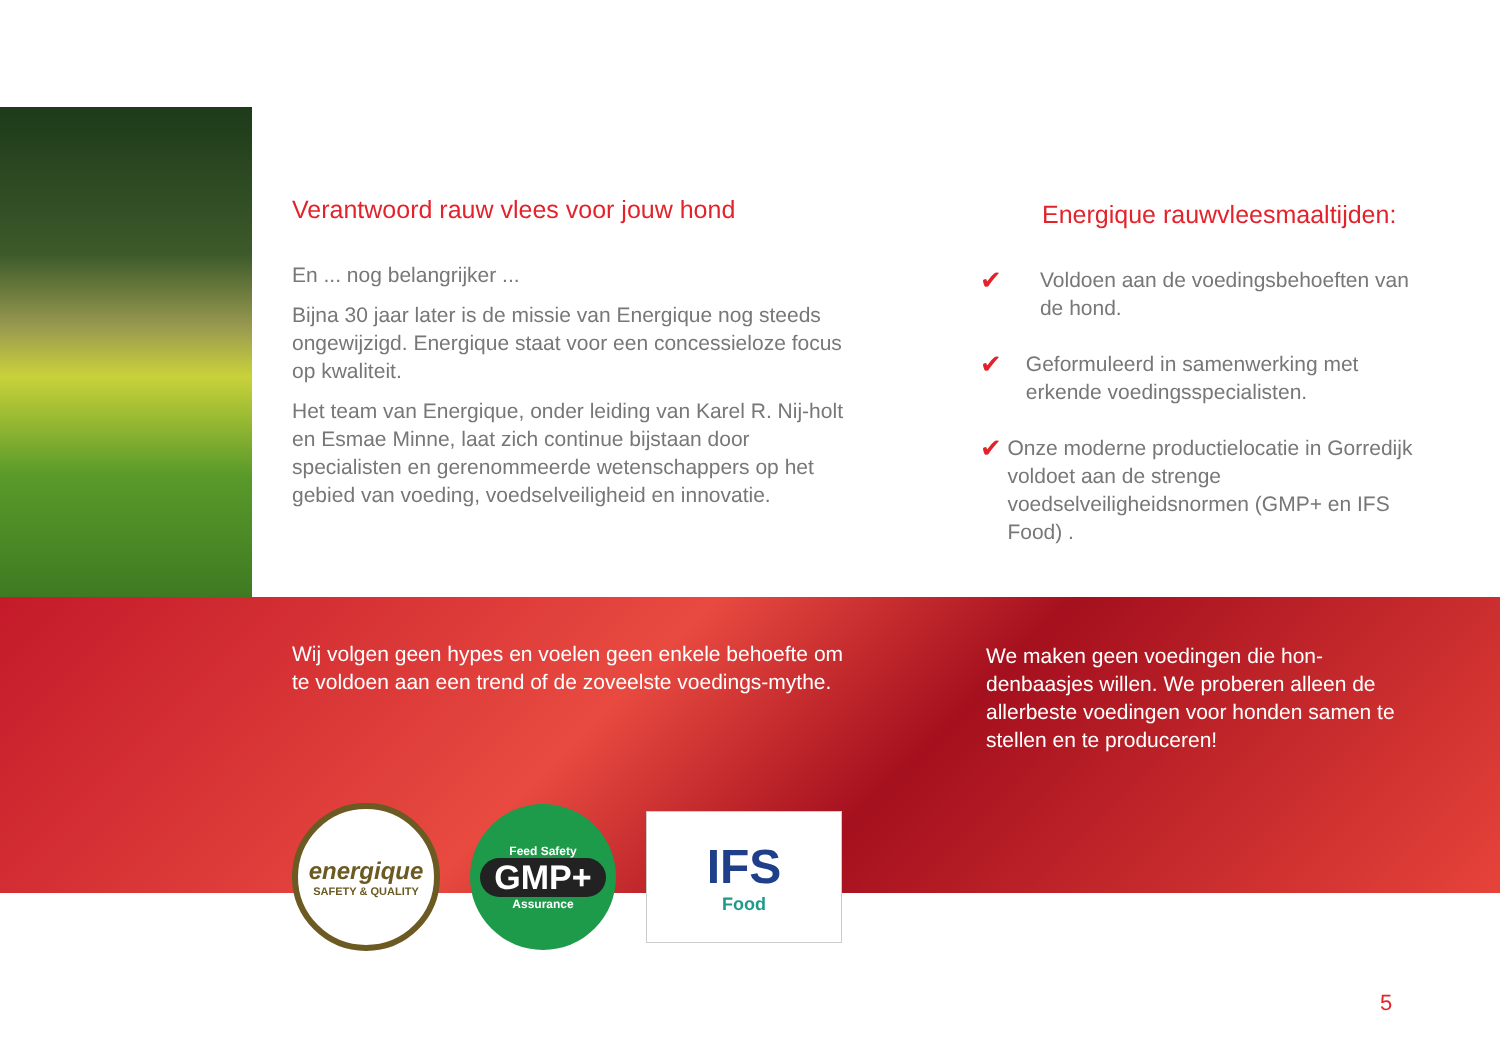Verantwoord rauw vlees voor jouw hond
En ... nog belangrijker ...
Bijna 30 jaar later is de missie van Energique nog steeds ongewijzigd. Energique staat voor een concessieloze focus op kwaliteit.
Het team van Energique, onder leiding van Karel R. Nij-holt en Esmae Minne, laat zich continue bijstaan door specialisten en gerenommeerde wetenschappers op het gebied van voeding, voedselveiligheid en innovatie.
Energique rauwvleesmaaltijden:
✔ Voldoen aan de voedingsbehoeften van de hond.
✔ Geformuleerd in samenwerking met erkende voedingsspecialisten.
✔ Onze moderne productielocatie in Gorredijk voldoet aan de strenge voedselveiligheidsnormen (GMP+ en IFS Food) .
Wij volgen geen hypes en voelen geen enkele behoefte om te voldoen aan een trend of de zoveelste voedings-mythe.
We maken geen voedingen die hon-denbaasjes willen. We proberen alleen de allerbeste voedingen voor honden samen te stellen en te produceren!
energique
SAFETY & QUALITY
Feed Safety
GMP+
Assurance
IFS
Food
5